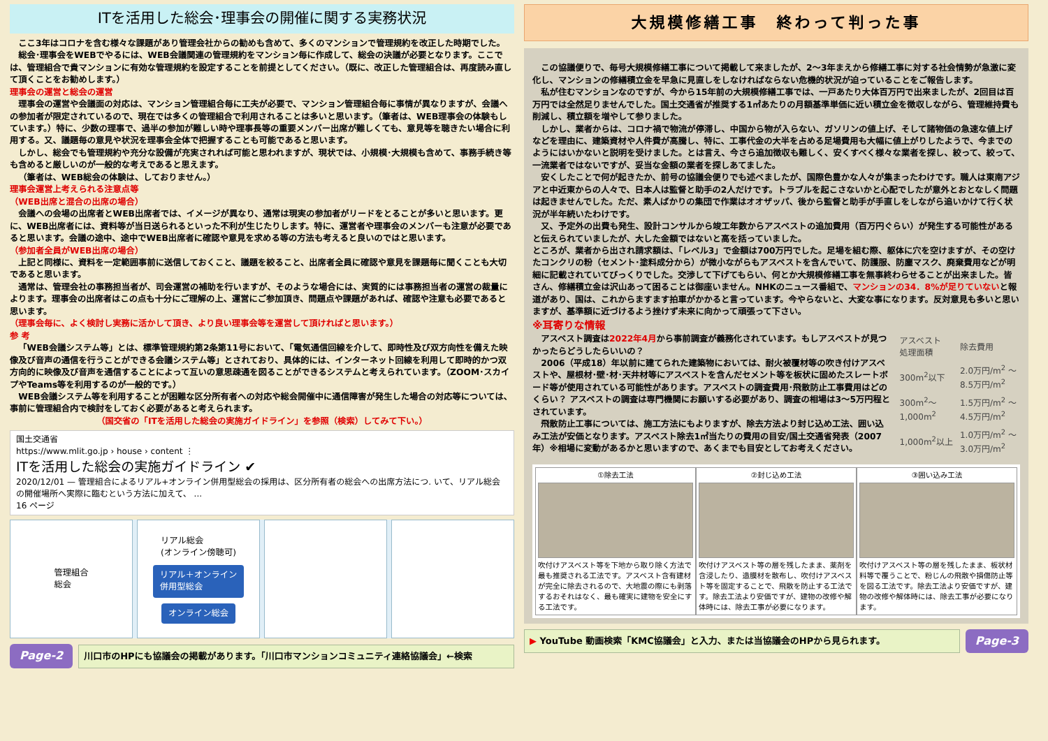ITを活用した総会･理事会の開催に関する実務状況
ここ3年はコロナを含む様々な課題があり管理会社からの勧めも含めて、多くのマンションで管理規約を改正した時期でした。
総会･理事会をWEBでやるには、WEB会議関連の管理規約をマンション毎に作成して、総会の決議が必要となります。ここでは、管理組合で貴マンションに有効な管理規約を設定することを前提としてください。（既に、改正した管理組合は、再度読み直して頂くことをお勧めします。）
理事会の運営と総会の運営
理事会の運営や会議面の対応は、マンション管理組合毎に工夫が必要で、マンション管理組合毎に事情が異なりますが、会議への参加者が限定されているので、現在では多くの管理組合で利用されることは多いと思います。（筆者は、WEB理事会の体験もしています。）特に、少数の理事で、過半の参加が難しい時や理事長等の重要メンバー出席が難しくても、意見等を聴きたい場合に利用する。又、議題毎の意見や状況を理事会全体で把握することも可能であると思います。
しかし、総会でも管理規約や充分な設備が充実されれば可能と思われますが、現状では、小規模･大規模も含めて、事務手続き等も含めると厳しいのが一般的な考えであると思えます。
（筆者は、WEB総会の体験は、しておりません。）
理事会運営上考えられる注意点等
（WEB出席と混合の出席の場合）
会議への会場の出席者とWEB出席者では、イメージが異なり、通常は現実の参加者がリードをとることが多いと思います。更に、WEB出席者には、資料等が当日送られるといった不利が生じたりします。特に、運営者や理事会のメンバーも注意が必要であると思います。会議の途中、途中でWEB出席者に確認や意見を求める等の方法も考えると良いのではと思います。
（参加者全員がWEB出席の場合）
上記と同様に、資料を一定範囲事前に送信しておくこと、議題を絞ること、出席者全員に確認や意見を課題毎に聞くことも大切であると思います。
通常は、管理会社の事務担当者が、司会運営の補助を行いますが、そのような場合には、実質的には事務担当者の運営の裁量によります。理事会の出席者はこの点も十分にご理解の上、運営にご参加頂き、問題点や課題があれば、確認や注意も必要であると思います。
（理事会毎に、よく検討し実務に活かして頂き、より良い理事会等を運営して頂ければと思います。）
参 考
「WEB会議システム等」とは、標準管理規約第2条第11号において、「電気通信回線を介して、即時性及び双方向性を備えた映像及び音声の通信を行うことができる会議システム等」とされており、具体的には、インターネット回線を利用して即時的かつ双方向的に映像及び音声を通信することによって互いの意思疎通を図ることができるシステムと考えられています。（ZOOM･スカイプやTeams等を利用するのが一般的です。）
WEB会議システム等を利用することが困難な区分所有者への対応や総会開催中に通信障害が発生した場合の対応等については、事前に管理組合内で検討をしておく必要があると考えられます。
（国交省の「ITを活用した総会の実施ガイドライン」を参照（検索）してみて下い。）
国土交通省
https://www.mlit.go.jp › house › content ⋮
ITを活用した総会の実施ガイドライン ✔
2020/12/01 — 管理組合によるリアル+オンライン併用型総会の採用は、区分所有者の総会への出席方法につ. いて、リアル総会の開催場所へ実際に臨むという方法に加えて、 ...
16 ページ
管理組合
総会
リアル総会
(オンライン傍聴可)
リアル＋オンライン
併用型総会
オンライン総会
Page-2 川口市のHPにも協議会の掲載があります。「川口市マンションコミュニティ連絡協議会」←検索
大規模修繕工事　終わって判った事
この協議便りで、毎号大規模修繕工事について掲載して来ましたが、2～3年まえから修繕工事に対する社会情勢が急激に変化し、マンションの修繕積立金を早急に見直しをしなければならない危機的状況が迫っていることをご報告します。
私が住むマンションなのですが、今から15年前の大規模修繕工事では、一戸あたり大体百万円で出来ましたが、2回目は百万円では全然足りませんでした。国土交通省が推奨する1㎡あたりの月額基準単価に近い積立金を徴収しながら、管理維持費も削減し、積立額を増やして参りました。
しかし、業者からは、コロナ禍で物流が停滞し、中国から物が入らない、ガソリンの値上げ、そして諸物価の急速な値上げなどを理由に、建築資材や人件費が高騰し、特に、工事代金の大半を占める足場費用も大幅に値上がりしたようで、今までのようにはいかないと説明を受けました。とは言え、今さら追加徴収も難しく、安くすべく様々な業者を探し、絞って、絞って、一流業者ではないですが、妥当な金額の業者を探しあてました。
安くしたことで何が起きたか、前号の協議会便りでも述べましたが、国際色豊かな人々が集まったわけです。職人は東南アジアと中近東からの人々で、日本人は監督と助手の2人だけです。トラブルを起こさないかと心配でしたが意外とおとなしく問題は起きませんでした。ただ、素人ばかりの集団で作業はオオザッパ、後から監督と助手が手直しをしながら追いかけて行く状況が半年続いたわけです。
又、予定外の出費も発生、設計コンサルから竣工年数からアスベストの追加費用（百万円ぐらい）が発生する可能性があると伝えられていましたが、大した金額ではないと高を括っていました。
ところが、業者から出され請求額は、「レベル3」で金額は700万円でした。足場を組む際、躯体に穴を空けますが、その空けたコンクリの粉（セメント･塗料成分から）が微小ながらもアスベストを含んでいて、防護服、防塵マスク、廃棄費用などが明細に記載されていてびっくりでした。交渉して下げてもらい、何とか大規模修繕工事を無事終わらせることが出来ました。皆さん、修繕積立金は沢山あって困ることは御座いません。NHKのニュース番組で、マンションの34．8%が足りていないと報道があり、国は、これからますます拍車がかかると言っています。今やらないと、大変な事になります。反対意見も多いと思いますが、基準額に近づけるよう挫けず未来に向かって頑張って下さい。
※耳寄りな情報
アスベスト調査は2022年4月から事前調査が義務化されています。もしアスベストが見つかったらどうしたらいいの？
2006（平成18）年以前に建てられた建築物においては、耐火被覆材等の吹き付けアスベストや、屋根材･壁･材･天井材等にアスベストを含んだセメント等を板状に固めたスレートボード等が使用されている可能性があります。アスベストの調査費用･飛散防止工事費用はどのくらい？ アスベストの調査は専門機関にお願いする必要があり、調査の相場は3～5万円程とされています。
飛散防止工事については、施工方法にもよりますが、除去方法より封じ込め工法、囲い込み工法が安価となります。アスベスト除去1㎡当たりの費用の目安/国土交通省発表（2007年）※相場に変動があるかと思いますので、あくまでも目安としてお考えください。
| アスベスト 処理面積 | 除去費用 |
| --- | --- |
| 300m<sup>2</sup>以下 | 2.0万円/m<sup>2</sup> ～ 8.5万円/m<sup>2</sup> |
| 300m<sup>2</sup>～ 1,000m<sup>2</sup> | 1.5万円/m<sup>2</sup> ～ 4.5万円/m<sup>2</sup> |
| 1,000m<sup>2</sup>以上 | 1.0万円/m<sup>2</sup> ～ 3.0万円/m<sup>2</sup> |
①除去工法
吹付けアスベスト等を下地から取り除く方法で最も推奨される工法です。アスベスト含有建材が完全に除去されるので、大地震の際にも剥落するおそれはなく、最も確実に建物を安全にする工法です。
②封じ込め工法
吹付けアスベスト等の層を残したまま、薬剤を含浸したり、造膜材を散布し、吹付けアスベスト等を固定することで、飛散を防止する工法です。除去工法より安価ですが、建物の改修や解体時には、除去工事が必要になります。
③囲い込み工法
吹付けアスベスト等の層を残したまま、板状材料等で覆うことで、粉じんの飛散や損傷防止等を図る工法です。除去工法より安価ですが、建物の改修や解体時には、除去工事が必要になります。
▶ YouTube 動画検索「KMC協議会」と入力、または当協議会のHPから見られます。 Page-3